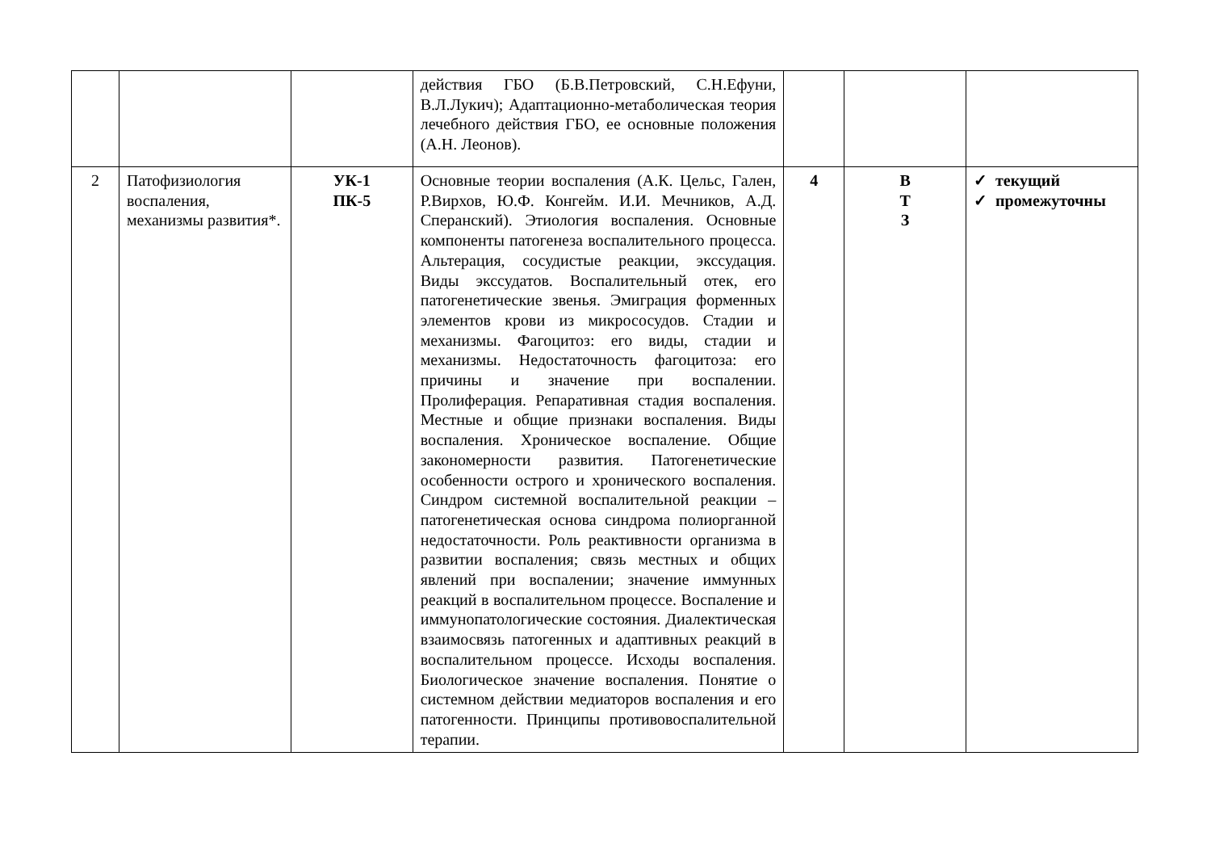| | | | действия ГБО (Б.В.Петровский, С.Н.Ефуни, В.Л.Лукич); Адаптационно-метаболическая теория лечебного действия ГБО, ее основные положения (А.Н. Леонов). | | | |
| 2 | Патофизиология воспаления, механизмы развития*. | УК-1 ПК-5 | Основные теории воспаления (А.К. Цельс, Гален, Р.Вирхов, Ю.Ф. Конгейм. И.И. Мечников, А.Д. Сперанский). Этиология воспаления. Основные компоненты патогенеза воспалительного процесса. Альтерация, сосудистые реакции, экссудация. Виды экссудатов. Воспалительный отек, его патогенетические звенья. Эмиграция форменных элементов крови из микрососудов. Стадии и механизмы. Фагоцитоз: его виды, стадии и механизмы. Недостаточность фагоцитоза: его причины и значение при воспалении. Пролиферация. Репаративная стадия воспаления. Местные и общие признаки воспаления. Виды воспаления. Хроническое воспаление. Общие закономерности развития. Патогенетические особенности острого и хронического воспаления. Синдром системной воспалительной реакции – патогенетическая основа синдрома полиорганной недостаточности. Роль реактивности организма в развитии воспаления; связь местных и общих явлений при воспалении; значение иммунных реакций в воспалительном процессе. Воспаление и иммунопатологические состояния. Диалектическая взаимосвязь патогенных и адаптивных реакций в воспалительном процессе. Исходы воспаления. Биологическое значение воспаления. Понятие о системном действии медиаторов воспаления и его патогенности. Принципы противовоспалительной терапии. | 4 | В Т З | ✓ текущий ✓ промежуточны |